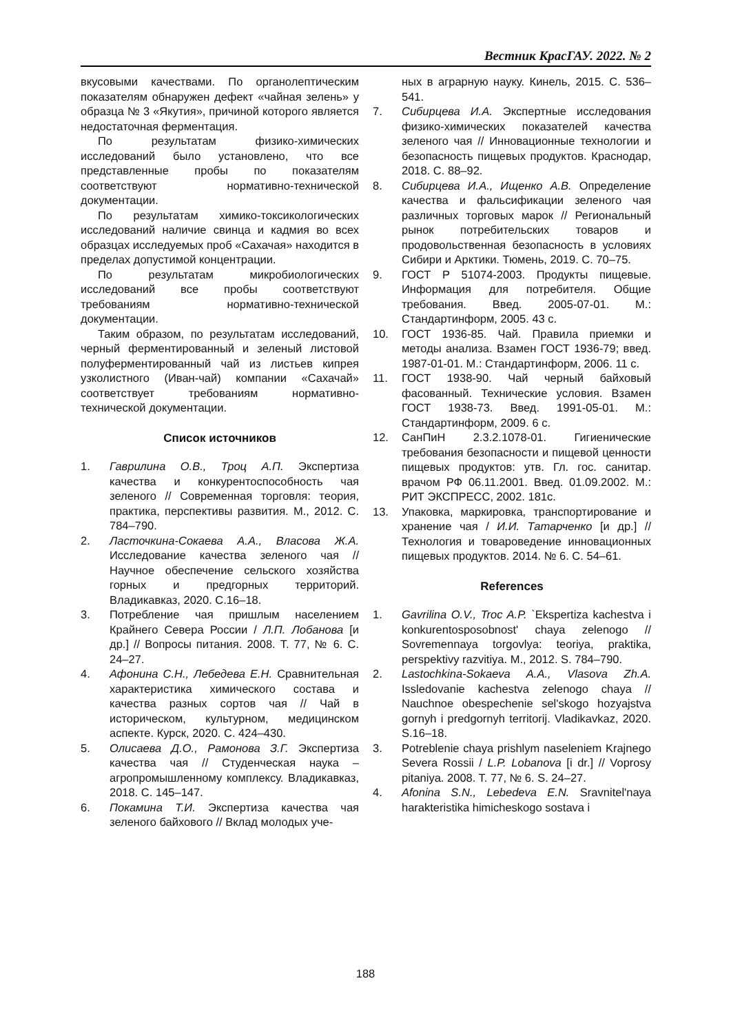Вестник КрасГАУ. 2022. № 2
вкусовыми качествами. По органолептическим показателям обнаружен дефект «чайная зелень» у образца № 3 «Якутия», причиной которого является недостаточная ферментация.
По результатам физико-химических исследований было установлено, что все представленные пробы по показателям соответствуют нормативно-технической документации.
По результатам химико-токсикологических исследований наличие свинца и кадмия во всех образцах исследуемых проб «Сахачая» находится в пределах допустимой концентрации.
По результатам микробиологических исследований все пробы соответствуют требованиям нормативно-технической документации.
Таким образом, по результатам исследований, черный ферментированный и зеленый листовой полуферментированный чай из листьев кипрея узколистного (Иван-чай) компании «Сахачай» соответствует требованиям нормативно-технической документации.
Список источников
1. Гаврилина О.В., Троц А.П. Экспертиза качества и конкурентоспособность чая зеленого // Современная торговля: теория, практика, перспективы развития. М., 2012. С. 784–790.
2. Ласточкина-Сокаева А.А., Власова Ж.А. Исследование качества зеленого чая // Научное обеспечение сельского хозяйства горных и предгорных территорий. Владикавказ, 2020. С.16–18.
3. Потребление чая пришлым населением Крайнего Севера России / Л.П. Лобанова [и др.] // Вопросы питания. 2008. Т. 77, № 6. С. 24–27.
4. Афонина С.Н., Лебедева Е.Н. Сравнительная характеристика химического состава и качества разных сортов чая // Чай в историческом, культурном, медицинском аспекте. Курск, 2020. С. 424–430.
5. Олисаева Д.О., Рамонова З.Г. Экспертиза качества чая // Студенческая наука – агропромышленному комплексу. Владикавказ, 2018. С. 145–147.
6. Покамина Т.И. Экспертиза качества чая зеленого байхового // Вклад молодых уче-
ных в аграрную науку. Кинель, 2015. С. 536–541.
7. Сибирцева И.А. Экспертные исследования физико-химических показателей качества зеленого чая // Инновационные технологии и безопасность пищевых продуктов. Краснодар, 2018. С. 88–92.
8. Сибирцева И.А., Ищенко А.В. Определение качества и фальсификации зеленого чая различных торговых марок // Региональный рынок потребительских товаров и продовольственная безопасность в условиях Сибири и Арктики. Тюмень, 2019. С. 70–75.
9. ГОСТ Р 51074-2003. Продукты пищевые. Информация для потребителя. Общие требования. Введ. 2005-07-01. М.: Стандартинформ, 2005. 43 с.
10. ГОСТ 1936-85. Чай. Правила приемки и методы анализа. Взамен ГОСТ 1936-79; введ. 1987-01-01. М.: Стандартинформ, 2006. 11 с.
11. ГОСТ 1938-90. Чай черный байховый фасованный. Технические условия. Взамен ГОСТ 1938-73. Введ. 1991-05-01. М.: Стандартинформ, 2009. 6 с.
12. СанПиН 2.3.2.1078-01. Гигиенические требования безопасности и пищевой ценности пищевых продуктов: утв. Гл. гос. санитар. врачом РФ 06.11.2001. Введ. 01.09.2002. М.: РИТ ЭКСПРЕСС, 2002. 181с.
13. Упаковка, маркировка, транспортирование и хранение чая / И.И. Татарченко [и др.] // Технология и товароведение инновационных пищевых продуктов. 2014. № 6. С. 54–61.
References
1. Gavrilina O.V., Troc A.P. `Ekspertiza kachestva i konkurentosposobnost' chaya zelenogo // Sovremennaya torgovlya: teoriya, praktika, perspektivy razvitiya. M., 2012. S. 784–790.
2. Lastochkina-Sokaeva A.A., Vlasova Zh.A. Issledovanie kachestva zelenogo chaya // Nauchnoe obespechenie sel'skogo hozyajstva gornyh i predgornyh territorij. Vladikavkaz, 2020. S.16–18.
3. Potreblenie chaya prishlym naseleniem Krajnego Severa Rossii / L.P. Lobanova [i dr.] // Voprosy pitaniya. 2008. T. 77, № 6. S. 24–27.
4. Afonina S.N., Lebedeva E.N. Sravnitel'naya harakteristika himicheskogo sostava i
188